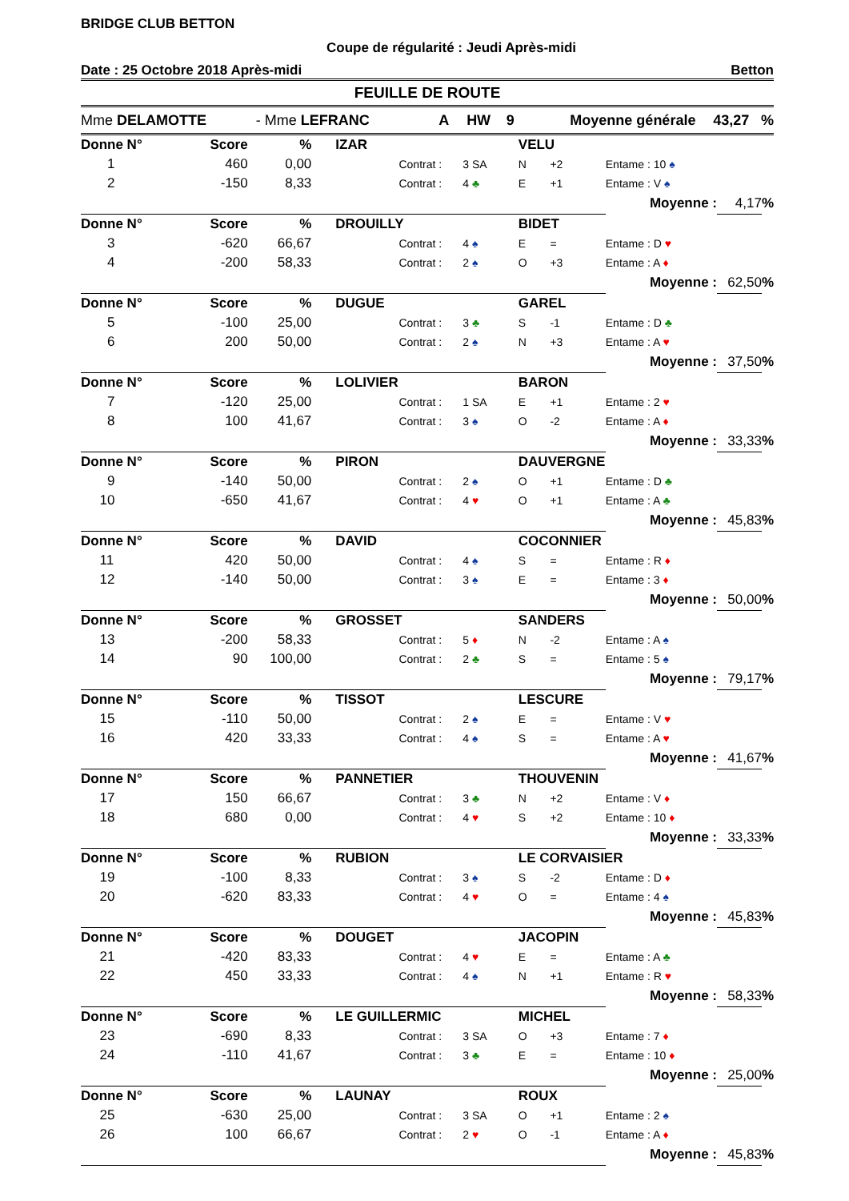BRIDGE CLUB BETTON
Coupe de régularité : Jeudi Après-midi
Date : 25 Octobre 2018 Après-midi Betton
FEUILLE DE ROUTE
Mme DELAMOTTE - Mme LEFRANC A HW 9 Moyenne générale 43,27 %
| Donne N° | Score | % | IZAR | | | VELU | | | | |
| --- | --- | --- | --- | --- | --- | --- | --- | --- | --- | --- |
| 1 | 460 | 0,00 | | Contrat : | 3 SA | N | +2 | Entame : 10 ♠ | | |
| 2 | -150 | 8,33 | | Contrat : | 4 ♣ | E | +1 | Entame : V ♠ | | |
| | | | | | | | | Moyenne : | 4,17 | % |
| Donne N° | Score | % | DROUILLY | | | BIDET | | | | |
| 3 | -620 | 66,67 | | Contrat : | 4 ♠ | E | = | Entame : D ♥ | | |
| 4 | -200 | 58,33 | | Contrat : | 2 ♠ | O | +3 | Entame : A ♦ | | |
| | | | | | | | | Moyenne : | 62,50 | % |
| Donne N° | Score | % | DUGUE | | | GAREL | | | | |
| 5 | -100 | 25,00 | | Contrat : | 3 ♣ | S | -1 | Entame : D ♣ | | |
| 6 | 200 | 50,00 | | Contrat : | 2 ♠ | N | +3 | Entame : A ♥ | | |
| | | | | | | | | Moyenne : | 37,50 | % |
| Donne N° | Score | % | LOLIVIER | | | BARON | | | | |
| 7 | -120 | 25,00 | | Contrat : | 1 SA | E | +1 | Entame : 2 ♥ | | |
| 8 | 100 | 41,67 | | Contrat : | 3 ♠ | O | -2 | Entame : A ♦ | | |
| | | | | | | | | Moyenne : | 33,33 | % |
| Donne N° | Score | % | PIRON | | | DAUVERGNE | | | | |
| 9 | -140 | 50,00 | | Contrat : | 2 ♠ | O | +1 | Entame : D ♣ | | |
| 10 | -650 | 41,67 | | Contrat : | 4 ♥ | O | +1 | Entame : A ♣ | | |
| | | | | | | | | Moyenne : | 45,83 | % |
| Donne N° | Score | % | DAVID | | | COCONNIER | | | | |
| 11 | 420 | 50,00 | | Contrat : | 4 ♠ | S | = | Entame : R ♦ | | |
| 12 | -140 | 50,00 | | Contrat : | 3 ♠ | E | = | Entame : 3 ♦ | | |
| | | | | | | | | Moyenne : | 50,00 | % |
| Donne N° | Score | % | GROSSET | | | SANDERS | | | | |
| 13 | -200 | 58,33 | | Contrat : | 5 ♦ | N | -2 | Entame : A ♠ | | |
| 14 | 90 | 100,00 | | Contrat : | 2 ♣ | S | = | Entame : 5 ♠ | | |
| | | | | | | | | Moyenne : | 79,17 | % |
| Donne N° | Score | % | TISSOT | | | LESCURE | | | | |
| 15 | -110 | 50,00 | | Contrat : | 2 ♠ | E | = | Entame : V ♥ | | |
| 16 | 420 | 33,33 | | Contrat : | 4 ♠ | S | = | Entame : A ♥ | | |
| | | | | | | | | Moyenne : | 41,67 | % |
| Donne N° | Score | % | PANNETIER | | | THOUVENIN | | | | |
| 17 | 150 | 66,67 | | Contrat : | 3 ♣ | N | +2 | Entame : V ♦ | | |
| 18 | 680 | 0,00 | | Contrat : | 4 ♥ | S | +2 | Entame : 10 ♦ | | |
| | | | | | | | | Moyenne : | 33,33 | % |
| Donne N° | Score | % | RUBION | | | LE CORVAISIER | | | | |
| 19 | -100 | 8,33 | | Contrat : | 3 ♠ | S | -2 | Entame : D ♦ | | |
| 20 | -620 | 83,33 | | Contrat : | 4 ♥ | O | = | Entame : 4 ♠ | | |
| | | | | | | | | Moyenne : | 45,83 | % |
| Donne N° | Score | % | DOUGET | | | JACOPIN | | | | |
| 21 | -420 | 83,33 | | Contrat : | 4 ♥ | E | = | Entame : A ♣ | | |
| 22 | 450 | 33,33 | | Contrat : | 4 ♠ | N | +1 | Entame : R ♥ | | |
| | | | | | | | | Moyenne : | 58,33 | % |
| Donne N° | Score | % | LE GUILLERMIC | | | MICHEL | | | | |
| 23 | -690 | 8,33 | | Contrat : | 3 SA | O | +3 | Entame : 7 ♦ | | |
| 24 | -110 | 41,67 | | Contrat : | 3 ♣ | E | = | Entame : 10 ♦ | | |
| | | | | | | | | Moyenne : | 25,00 | % |
| Donne N° | Score | % | LAUNAY | | | ROUX | | | | |
| 25 | -630 | 25,00 | | Contrat : | 3 SA | O | +1 | Entame : 2 ♠ | | |
| 26 | 100 | 66,67 | | Contrat : | 2 ♥ | O | -1 | Entame : A ♦ | | |
| | | | | | | | | Moyenne : | 45,83 | % |